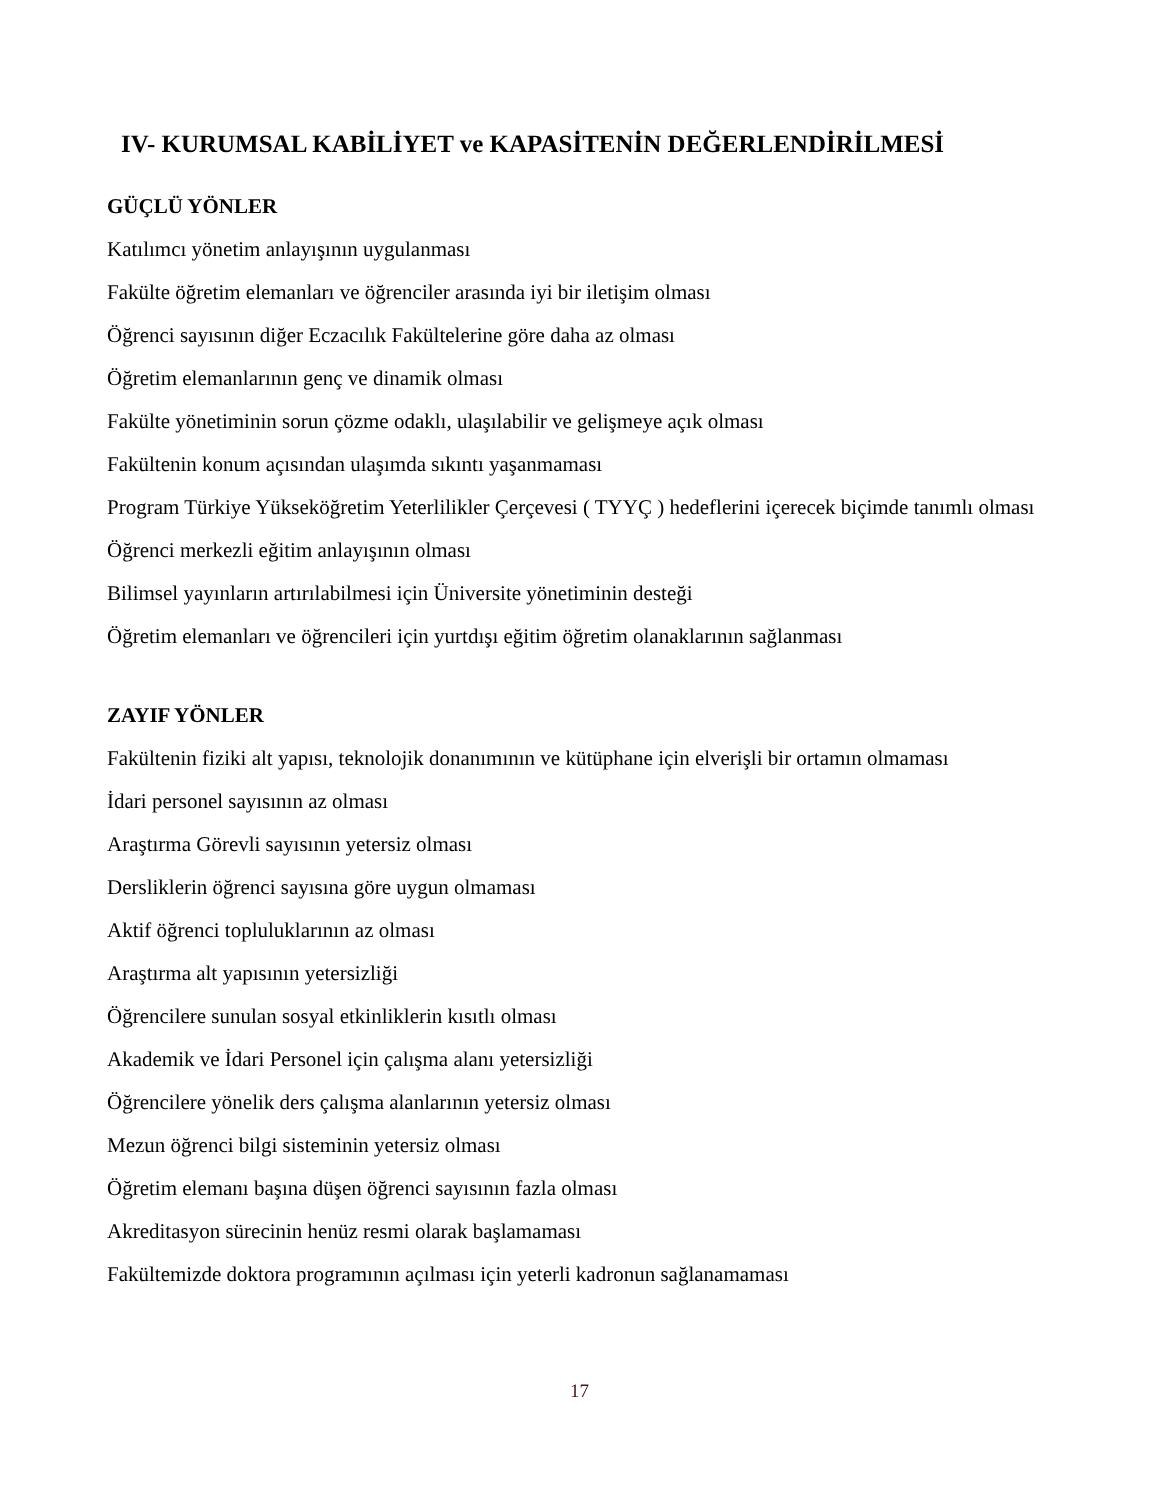IV- KURUMSAL KABİLİYET ve KAPASİTENİN DEĞERLENDİRİLMESİ
GÜÇLÜ YÖNLER
Katılımcı yönetim anlayışının uygulanması
Fakülte öğretim elemanları ve öğrenciler arasında iyi bir iletişim olması
Öğrenci sayısının diğer Eczacılık Fakültelerine göre daha az olması
Öğretim elemanlarının genç ve dinamik olması
Fakülte yönetiminin sorun çözme odaklı, ulaşılabilir ve gelişmeye açık olması
Fakültenin konum açısından ulaşımda sıkıntı yaşanmaması
Program Türkiye Yükseköğretim Yeterlilikler Çerçevesi ( TYYÇ ) hedeflerini içerecek biçimde tanımlı olması
Öğrenci merkezli eğitim anlayışının olması
Bilimsel yayınların artırılabilmesi için Üniversite yönetiminin desteği
Öğretim elemanları ve öğrencileri için yurtdışı eğitim öğretim olanaklarının sağlanması
ZAYIF YÖNLER
Fakültenin fiziki alt yapısı, teknolojik donanımının ve kütüphane için elverişli bir ortamın olmaması
İdari personel sayısının az olması
Araştırma Görevli sayısının yetersiz olması
Dersliklerin öğrenci sayısına göre uygun olmaması
Aktif öğrenci topluluklarının az olması
Araştırma alt yapısının yetersizliği
Öğrencilere sunulan sosyal etkinliklerin kısıtlı olması
Akademik ve İdari Personel için çalışma alanı yetersizliği
Öğrencilere yönelik ders çalışma alanlarının yetersiz olması
Mezun öğrenci bilgi sisteminin yetersiz olması
Öğretim elemanı başına düşen öğrenci sayısının fazla olması
Akreditasyon sürecinin henüz resmi olarak başlamaması
Fakültemizde doktora programının açılması için yeterli kadronun sağlanamaması
17